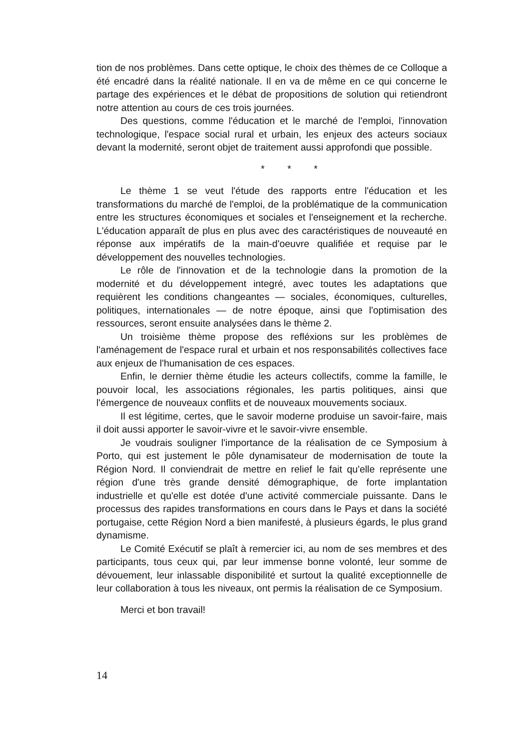tion de nos problèmes. Dans cette optique, le choix des thèmes de ce Colloque a été encadré dans la réalité nationale. Il en va de même en ce qui concerne le partage des expériences et le débat de propositions de solution qui retiendront notre attention au cours de ces trois journées.
Des questions, comme l'éducation et le marché de l'emploi, l'innovation technologique, l'espace social rural et urbain, les enjeux des acteurs sociaux devant la modernité, seront objet de traitement aussi approfondi que possible.
* * *
Le thème 1 se veut l'étude des rapports entre l'éducation et les transformations du marché de l'emploi, de la problématique de la communication entre les structures économiques et sociales et l'enseignement et la recherche. L'éducation apparaît de plus en plus avec des caractéristiques de nouveauté en réponse aux impératifs de la main-d'oeuvre qualifiée et requise par le développement des nouvelles technologies.
Le rôle de l'innovation et de la technologie dans la promotion de la modernité et du développement integré, avec toutes les adaptations que requièrent les conditions changeantes — sociales, économiques, culturelles, politiques, internationales — de notre époque, ainsi que l'optimisation des ressources, seront ensuite analysées dans le thème 2.
Un troisième thème propose des refléxions sur les problèmes de l'aménagement de l'espace rural et urbain et nos responsabilités collectives face aux enjeux de l'humanisation de ces espaces.
Enfin, le dernier thème étudie les acteurs collectifs, comme la famille, le pouvoir local, les associations régionales, les partis politiques, ainsi que l'émergence de nouveaux conflits et de nouveaux mouvements sociaux.
Il est légitime, certes, que le savoir moderne produise un savoir-faire, mais il doit aussi apporter le savoir-vivre et le savoir-vivre ensemble.
Je voudrais souligner l'importance de la réalisation de ce Symposium à Porto, qui est justement le pôle dynamisateur de modernisation de toute la Région Nord. Il conviendrait de mettre en relief le fait qu'elle représente une région d'une très grande densité démographique, de forte implantation industrielle et qu'elle est dotée d'une activité commerciale puissante. Dans le processus des rapides transformations en cours dans le Pays et dans la société portugaise, cette Région Nord a bien manifesté, à plusieurs égards, le plus grand dynamisme.
Le Comité Exécutif se plaît à remercier ici, au nom de ses membres et des participants, tous ceux qui, par leur immense bonne volonté, leur somme de dévouement, leur inlassable disponibilité et surtout la qualité exceptionnelle de leur collaboration à tous les niveaux, ont permis la réalisation de ce Symposium.
Merci et bon travail!
14